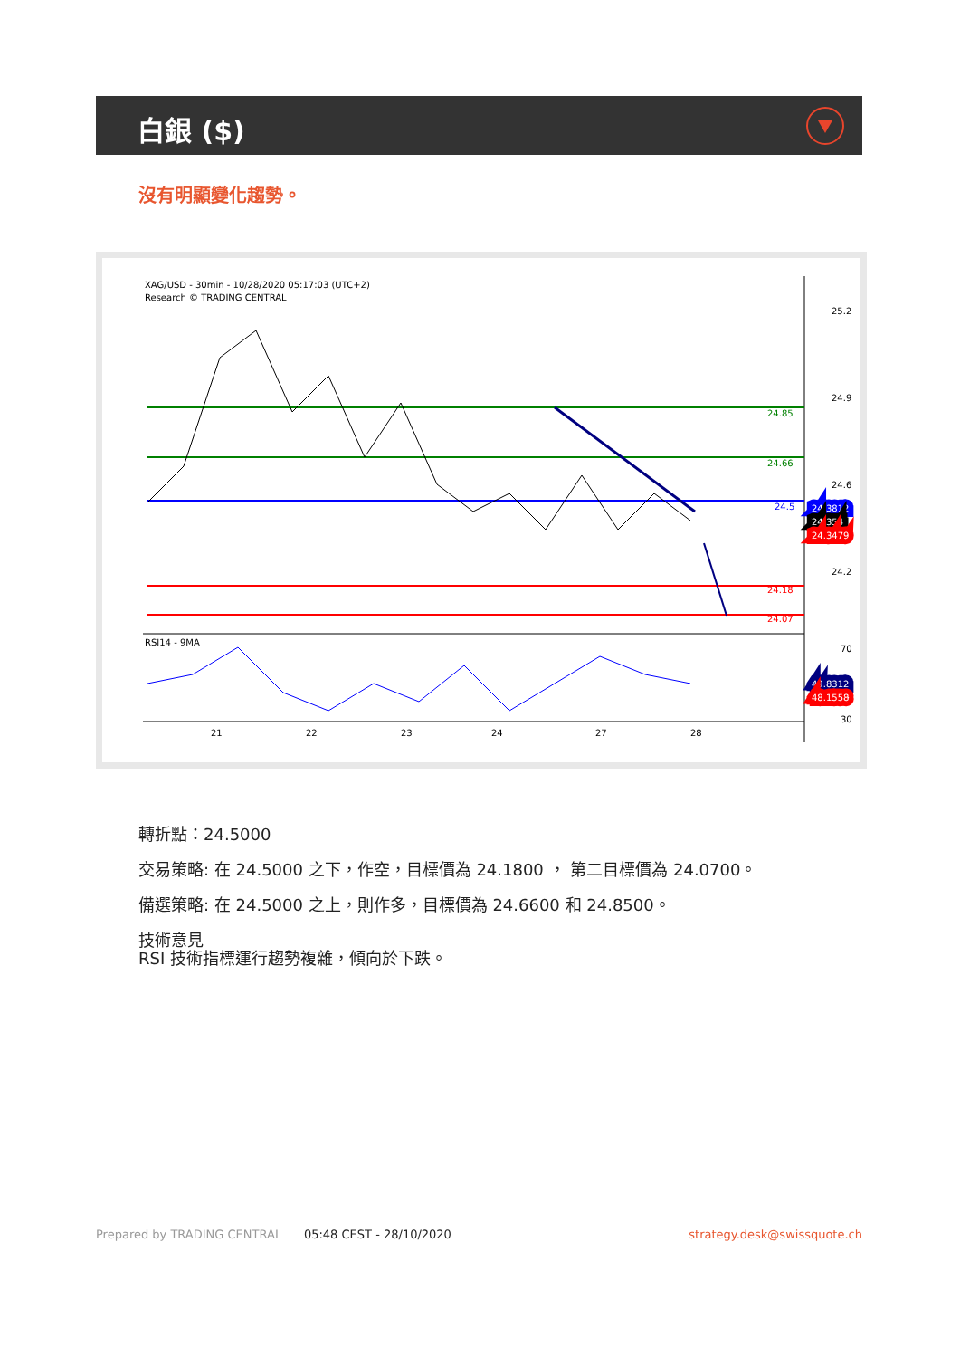白銀 ($)
沒有明顯變化趨勢。
XAG/USD - 30min - 10/28/2020 05:17:03 (UTC+2)
Research © TRADING CENTRAL
RSI14 - 9MA
25.2
24.9
24.6
24.2
24.85
24.66
24.5
24.18
24.07
24.3812
24.354
24.3479
70
49.8312
48.1558
30
21
22
23
24
27
28
轉折點：24.5000
交易策略: 在 24.5000 之下，作空，目標價為 24.1800 ， 第二目標價為 24.0700。
備選策略: 在 24.5000 之上，則作多，目標價為 24.6600 和 24.8500。
技術意見
RSI 技術指標運行趨勢複雜，傾向於下跌。
Prepared by TRADING CENTRAL 05:48 CEST - 28/10/2020 strategy.desk@swissquote.ch